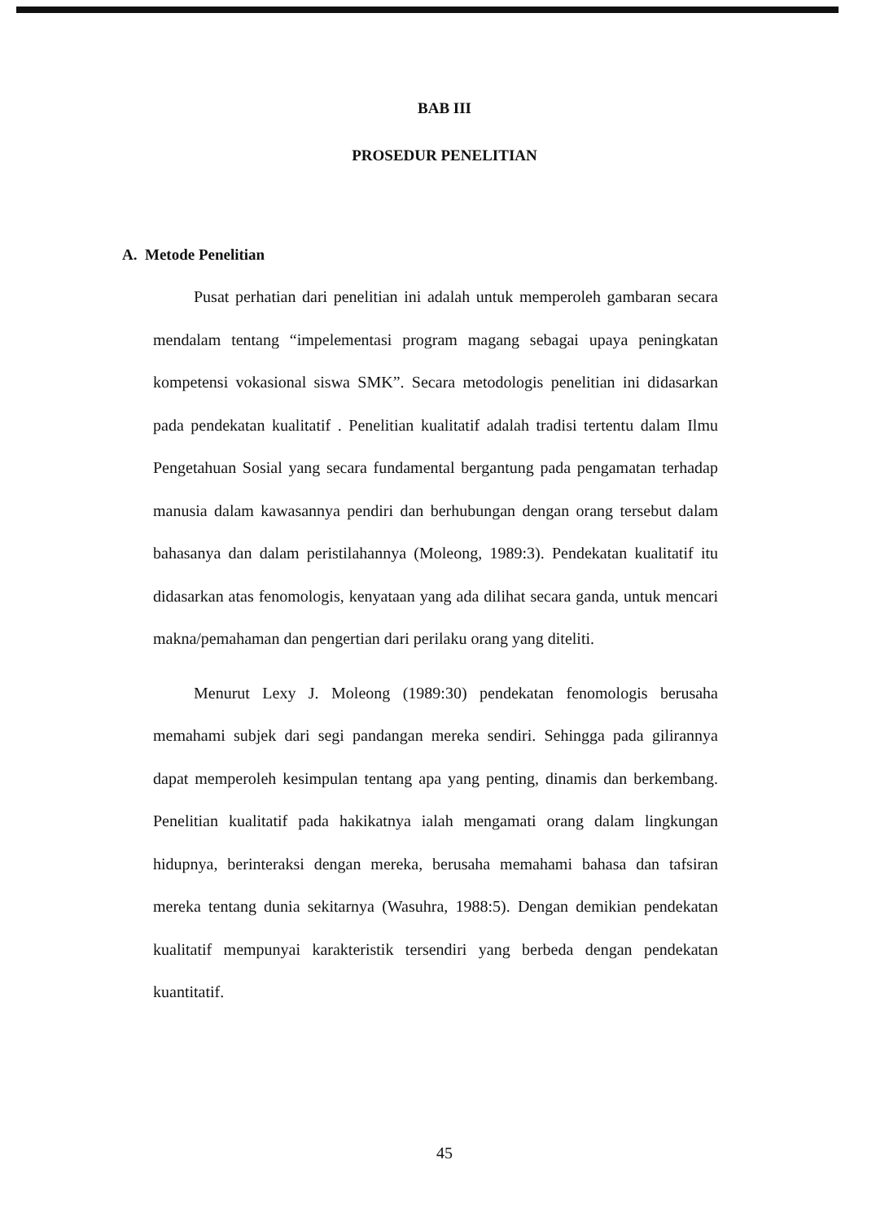BAB III
PROSEDUR PENELITIAN
A. Metode Penelitian
Pusat perhatian dari penelitian ini adalah untuk memperoleh gambaran secara mendalam tentang “impelementasi program magang sebagai upaya peningkatan kompetensi vokasional siswa SMK”. Secara metodologis penelitian ini didasarkan pada pendekatan kualitatif . Penelitian kualitatif adalah tradisi tertentu dalam Ilmu Pengetahuan Sosial yang secara fundamental bergantung pada pengamatan terhadap manusia dalam kawasannya pendiri dan berhubungan dengan orang tersebut dalam bahasanya dan dalam peristilahannya (Moleong, 1989:3). Pendekatan kualitatif itu didasarkan atas fenomologis, kenyataan yang ada dilihat secara ganda, untuk mencari makna/pemahaman dan pengertian dari perilaku orang yang diteliti.
Menurut Lexy J. Moleong (1989:30) pendekatan fenomologis berusaha memahami subjek dari segi pandangan mereka sendiri. Sehingga pada gilirannya dapat memperoleh kesimpulan tentang apa yang penting, dinamis dan berkembang. Penelitian kualitatif pada hakikatnya ialah mengamati orang dalam lingkungan hidupnya, berinteraksi dengan mereka, berusaha memahami bahasa dan tafsiran mereka tentang dunia sekitarnya (Wasuhra, 1988:5). Dengan demikian pendekatan kualitatif mempunyai karakteristik tersendiri yang berbeda dengan pendekatan kuantitatif.
45